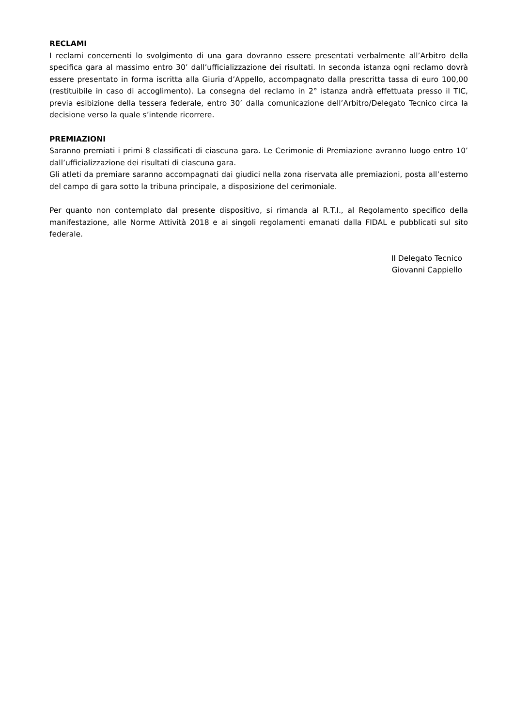RECLAMI
I reclami concernenti lo svolgimento di una gara dovranno essere presentati verbalmente all’Arbitro della specifica gara al massimo entro 30’ dall’ufficializzazione dei risultati. In seconda istanza ogni reclamo dovrà essere presentato in forma iscritta alla Giuria d’Appello, accompagnato dalla prescritta tassa di euro 100,00 (restituibile in caso di accoglimento). La consegna del reclamo in 2° istanza andrà effettuata presso il TIC, previa esibizione della tessera federale, entro 30’ dalla comunicazione dell’Arbitro/Delegato Tecnico circa la decisione verso la quale s’intende ricorrere.
PREMIAZIONI
Saranno premiati i primi 8 classificati di ciascuna gara. Le Cerimonie di Premiazione avranno luogo entro 10’ dall’ufficializzazione dei risultati di ciascuna gara.
Gli atleti da premiare saranno accompagnati dai giudici nella zona riservata alle premiazioni, posta all’esterno del campo di gara sotto la tribuna principale, a disposizione del cerimoniale.
Per quanto non contemplato dal presente dispositivo, si rimanda al R.T.I., al Regolamento specifico della manifestazione, alle Norme Attività 2018 e ai singoli regolamenti emanati dalla FIDAL e pubblicati sul sito federale.
Il Delegato Tecnico
Giovanni Cappiello